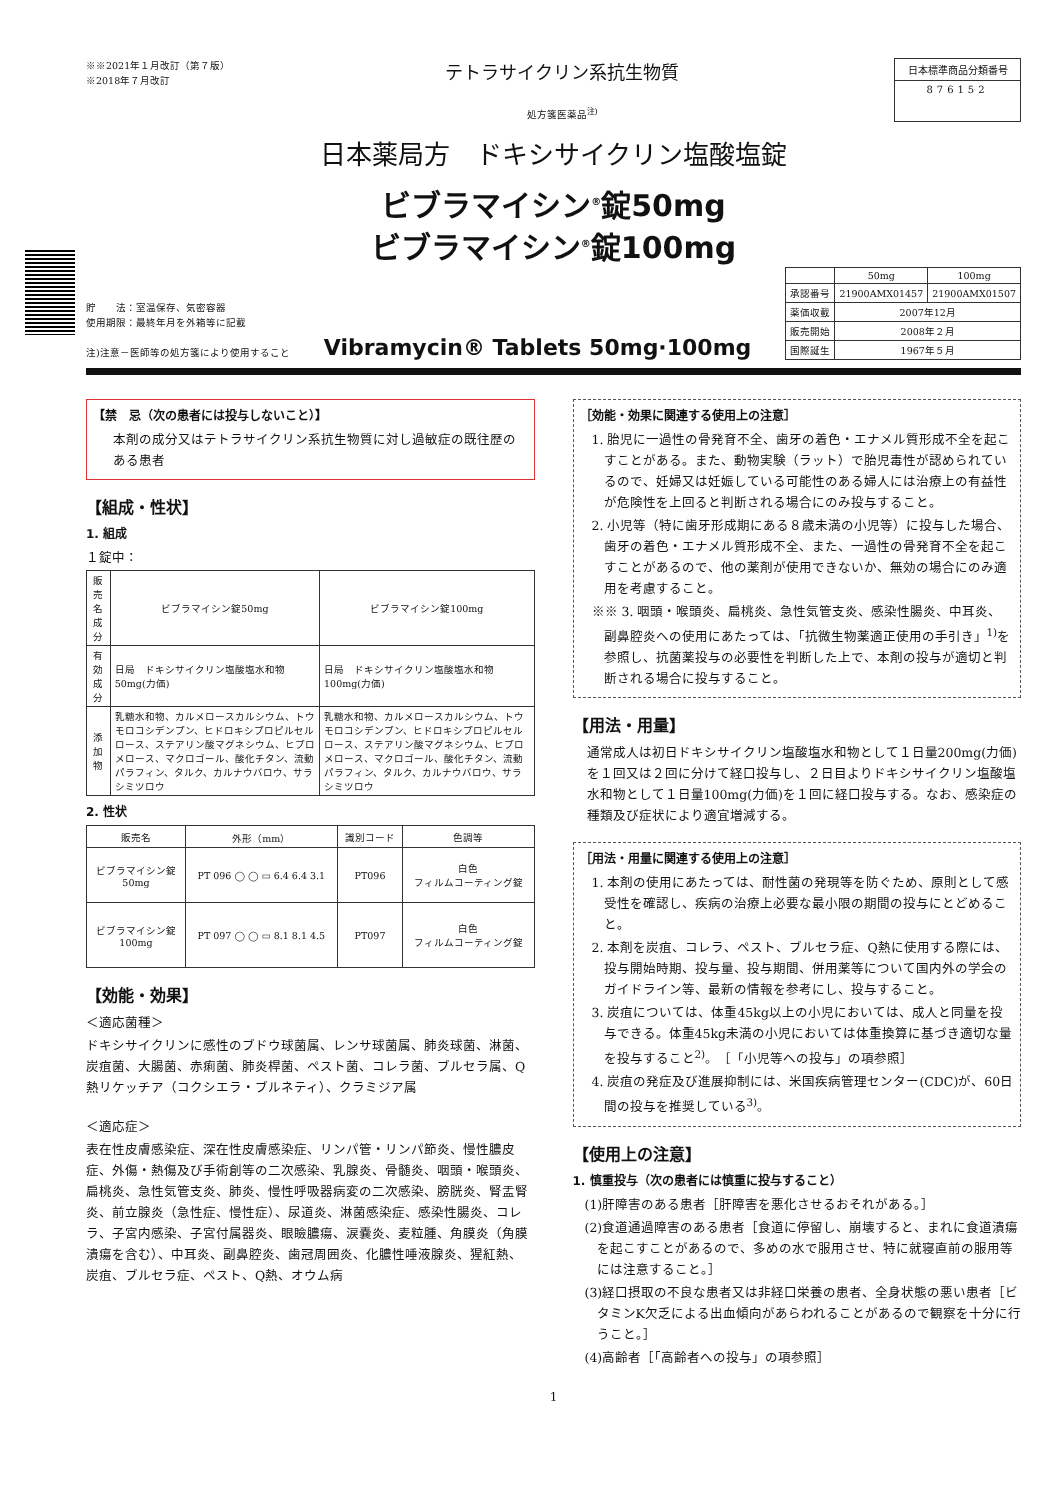※※2021年１月改訂（第７版）
※2018年７月改訂
テトラサイクリン系抗生物質
処方箋医薬品<sup>注)</sup>
日本標準商品分類番号
876152
日本薬局方　ドキシサイクリン塩酸塩錠
ビブラマイシン<sup>®</sup>錠50mg
ビブラマイシン<sup>®</sup>錠100mg
貯　　法：室温保存、気密容器
使用期限：最終年月を外箱等に記載
注)注意－医師等の処方箋により使用すること
Vibramycin® Tablets 50mg·100mg
| | 50mg | 100mg |
| --- | --- | --- |
| 承認番号 | 21900AMX01457 | 21900AMX01507 |
| 薬価収載 | 2007年12月 | |
| 販売開始 | 2008年２月 | |
| 国際誕生 | 1967年５月 | |
【禁　忌（次の患者には投与しないこと）】
本剤の成分又はテトラサイクリン系抗生物質に対し過敏症の既往歴のある患者
【組成・性状】
1. 組成
１錠中：
| 販売名 成分 | ビブラマイシン錠50mg | ビブラマイシン錠100mg |
| --- | --- | --- |
| 有効成分 | 日局 ドキシサイクリン塩酸塩水和物 50mg(力価) | 日局 ドキシサイクリン塩酸塩水和物 100mg(力価) |
| 添加物 | 乳糖水和物、カルメロースカルシウム、トウモロコシデンプン、ヒドロキシプロピルセルロース、ステアリン酸マグネシウム、ヒプロメロース、マクロゴール、酸化チタン、流動パラフィン、タルク、カルナウバロウ、サラシミツロウ | 乳糖水和物、カルメロースカルシウム、トウモロコシデンプン、ヒドロキシプロピルセルロース、ステアリン酸マグネシウム、ヒプロメロース、マクロゴール、酸化チタン、流動パラフィン、タルク、カルナウバロウ、サラシミツロウ |
2. 性状
| 販売名 | 外形（mm） | 識別コード | 色調等 |
| --- | --- | --- | --- |
| ビブラマイシン錠 50mg | PT 096 ◯ ◯ ▭ 6.4 6.4 3.1 | PT096 | 白色 フィルムコーティング錠 |
| ビブラマイシン錠 100mg | PT 097 ◯ ◯ ▭ 8.1 8.1 4.5 | PT097 | 白色 フィルムコーティング錠 |
【効能・効果】
＜適応菌種＞
ドキシサイクリンに感性のブドウ球菌属、レンサ球菌属、肺炎球菌、淋菌、炭疽菌、大腸菌、赤痢菌、肺炎桿菌、ペスト菌、コレラ菌、ブルセラ属、Q熱リケッチア（コクシエラ・ブルネティ）、クラミジア属
＜適応症＞
表在性皮膚感染症、深在性皮膚感染症、リンパ管・リンパ節炎、慢性膿皮症、外傷・熱傷及び手術創等の二次感染、乳腺炎、骨髄炎、咽頭・喉頭炎、扁桃炎、急性気管支炎、肺炎、慢性呼吸器病変の二次感染、膀胱炎、腎盂腎炎、前立腺炎（急性症、慢性症）、尿道炎、淋菌感染症、感染性腸炎、コレラ、子宮内感染、子宮付属器炎、眼瞼膿瘍、涙嚢炎、麦粒腫、角膜炎（角膜潰瘍を含む）、中耳炎、副鼻腔炎、歯冠周囲炎、化膿性唾液腺炎、猩紅熱、炭疽、ブルセラ症、ペスト、Q熱、オウム病
［効能・効果に関連する使用上の注意］
1. 胎児に一過性の骨発育不全、歯牙の着色・エナメル質形成不全を起こすことがある。また、動物実験（ラット）で胎児毒性が認められているので、妊婦又は妊娠している可能性のある婦人には治療上の有益性が危険性を上回ると判断される場合にのみ投与すること。
2. 小児等（特に歯牙形成期にある８歳未満の小児等）に投与した場合、歯牙の着色・エナメル質形成不全、また、一過性の骨発育不全を起こすことがあるので、他の薬剤が使用できないか、無効の場合にのみ適用を考慮すること。
※※ 3. 咽頭・喉頭炎、扁桃炎、急性気管支炎、感染性腸炎、中耳炎、副鼻腔炎への使用にあたっては、「抗微生物薬適正使用の手引き」<sup>1)</sup>を参照し、抗菌薬投与の必要性を判断した上で、本剤の投与が適切と判断される場合に投与すること。
【用法・用量】
通常成人は初日ドキシサイクリン塩酸塩水和物として１日量200mg(力価)を１回又は２回に分けて経口投与し、２日目よりドキシサイクリン塩酸塩水和物として１日量100mg(力価)を１回に経口投与する。なお、感染症の種類及び症状により適宜増減する。
［用法・用量に関連する使用上の注意］
1. 本剤の使用にあたっては、耐性菌の発現等を防ぐため、原則として感受性を確認し、疾病の治療上必要な最小限の期間の投与にとどめること。
2. 本剤を炭疽、コレラ、ペスト、ブルセラ症、Q熱に使用する際には、投与開始時期、投与量、投与期間、併用薬等について国内外の学会のガイドライン等、最新の情報を参考にし、投与すること。
3. 炭疽については、体重45kg以上の小児においては、成人と同量を投与できる。体重45kg未満の小児においては体重換算に基づき適切な量を投与すること<sup>2)</sup>。［「小児等への投与」の項参照］
4. 炭疽の発症及び進展抑制には、米国疾病管理センター(CDC)が、60日間の投与を推奨している<sup>3)</sup>。
【使用上の注意】
1. 慎重投与（次の患者には慎重に投与すること）
(1)肝障害のある患者［肝障害を悪化させるおそれがある。］
(2)食道通過障害のある患者［食道に停留し、崩壊すると、まれに食道潰瘍を起こすことがあるので、多めの水で服用させ、特に就寝直前の服用等には注意すること。］
(3)経口摂取の不良な患者又は非経口栄養の患者、全身状態の悪い患者［ビタミンK欠乏による出血傾向があらわれることがあるので観察を十分に行うこと。］
(4)高齢者［「高齢者への投与」の項参照］
1